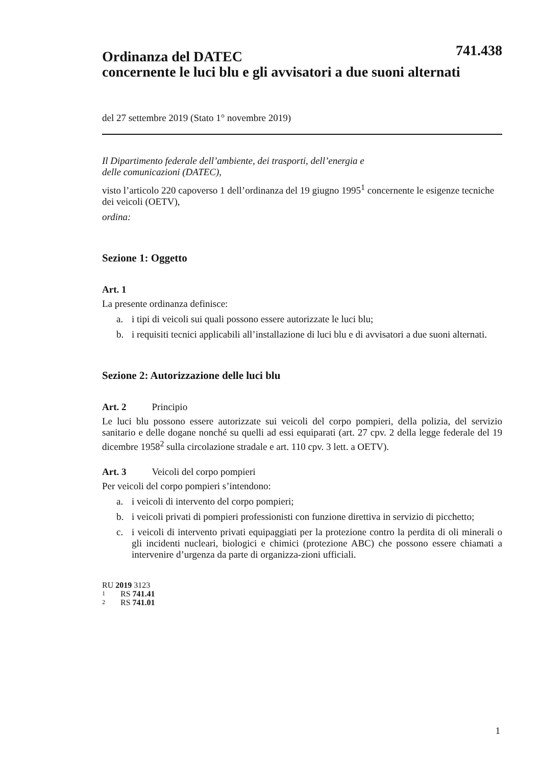741.438
Ordinanza del DATEC
concernente le luci blu e gli avvisatori a due suoni alternati
del 27 settembre 2019 (Stato 1° novembre 2019)
Il Dipartimento federale dell’ambiente, dei trasporti, dell’energia e
delle comunicazioni (DATEC),
visto l’articolo 220 capoverso 1 dell’ordinanza del 19 giugno 1995<sup>1</sup> concernente le esigenze tecniche dei veicoli (OETV),
ordina:
Sezione 1: Oggetto
Art. 1
La presente ordinanza definisce:
a. i tipi di veicoli sui quali possono essere autorizzate le luci blu;
b. i requisiti tecnici applicabili all’installazione di luci blu e di avvisatori a due suoni alternati.
Sezione 2: Autorizzazione delle luci blu
Art. 2 Principio
Le luci blu possono essere autorizzate sui veicoli del corpo pompieri, della polizia, del servizio sanitario e delle dogane nonché su quelli ad essi equiparati (art. 27 cpv. 2 della legge federale del 19 dicembre 1958<sup>2</sup> sulla circolazione stradale e art. 110 cpv. 3 lett. a OETV).
Art. 3 Veicoli del corpo pompieri
Per veicoli del corpo pompieri s’intendono:
a. i veicoli di intervento del corpo pompieri;
b. i veicoli privati di pompieri professionisti con funzione direttiva in servizio di picchetto;
c. i veicoli di intervento privati equipaggiati per la protezione contro la perdita di oli minerali o gli incidenti nucleari, biologici e chimici (protezione ABC) che possono essere chiamati a intervenire d’urgenza da parte di organizza-zioni ufficiali.
RU 2019 3123
1 RS 741.41
2 RS 741.01
1